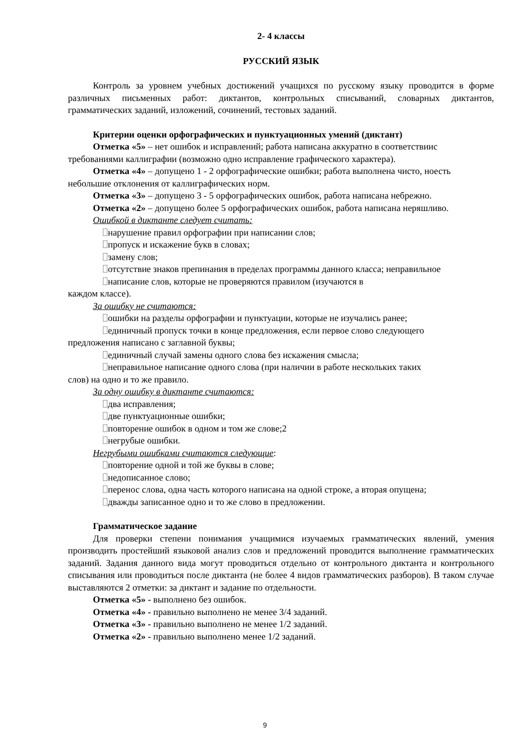2- 4 классы
РУССКИЙ ЯЗЫК
Контроль за уровнем учебных достижений учащихся по русскому языку проводится в форме различных письменных работ: диктантов, контрольных списываний, словарных диктантов, грамматических заданий, изложений, сочинений, тестовых заданий.
Критерии оценки орфографических и пунктуационных умений (диктант)
Отметка «5» – нет ошибок и исправлений; работа написана аккуратно в соответствиис требованиями каллиграфии (возможно одно исправление графического характера).
Отметка «4» – допущено 1 - 2 орфографические ошибки; работа выполнена чисто, ноесть небольшие отклонения от каллиграфических норм.
Отметка «3» – допущено 3 - 5 орфографических ошибок, работа написана небрежно.
Отметка «2» – допущено более 5 орфографических ошибок, работа написана неряшливо.
Ошибкой в диктанте следует считать:
нарушение правил орфографии при написании слов;
пропуск и искажение букв в словах;
замену слов;
отсутствие знаков препинания в пределах программы данного класса; неправильное
написание слов, которые не проверяются правилом (изучаются в
каждом классе).
За ошибку не считаются:
ошибки на разделы орфографии и пунктуации, которые не изучались ранее;
единичный пропуск точки в конце предложения, если первое слово следующего
предложения написано с заглавной буквы;
единичный случай замены одного слова без искажения смысла;
неправильное написание одного слова (при наличии в работе нескольких таких
слов) на одно и то же правило.
За одну ошибку в диктанте считаются:
два исправления;
две пунктуационные ошибки;
повторение ошибок в одном и том же слове;2
негрубые ошибки.
Негрубыми ошибками считаются следующие:
повторение одной и той же буквы в слове;
недописанное слово;
перенос слова, одна часть которого написана на одной строке, а вторая опущена;
дважды записанное одно и то же слово в предложении.
Грамматическое задание
Для проверки степени понимания учащимися изучаемых грамматических явлений, умения производить простейший языковой анализ слов и предложений проводится выполнение грамматических заданий. Задания данного вида могут проводиться отдельно от контрольного диктанта и контрольного списывания или проводиться после диктанта (не более 4 видов грамматических разборов). В таком случае выставляются 2 отметки: за диктант и задание по отдельности.
Отметка «5» - выполнено без ошибок.
Отметка «4» - правильно выполнено не менее 3/4 заданий.
Отметка «3» - правильно выполнено не менее 1/2 заданий.
Отметка «2» - правильно выполнено менее 1/2 заданий.
9